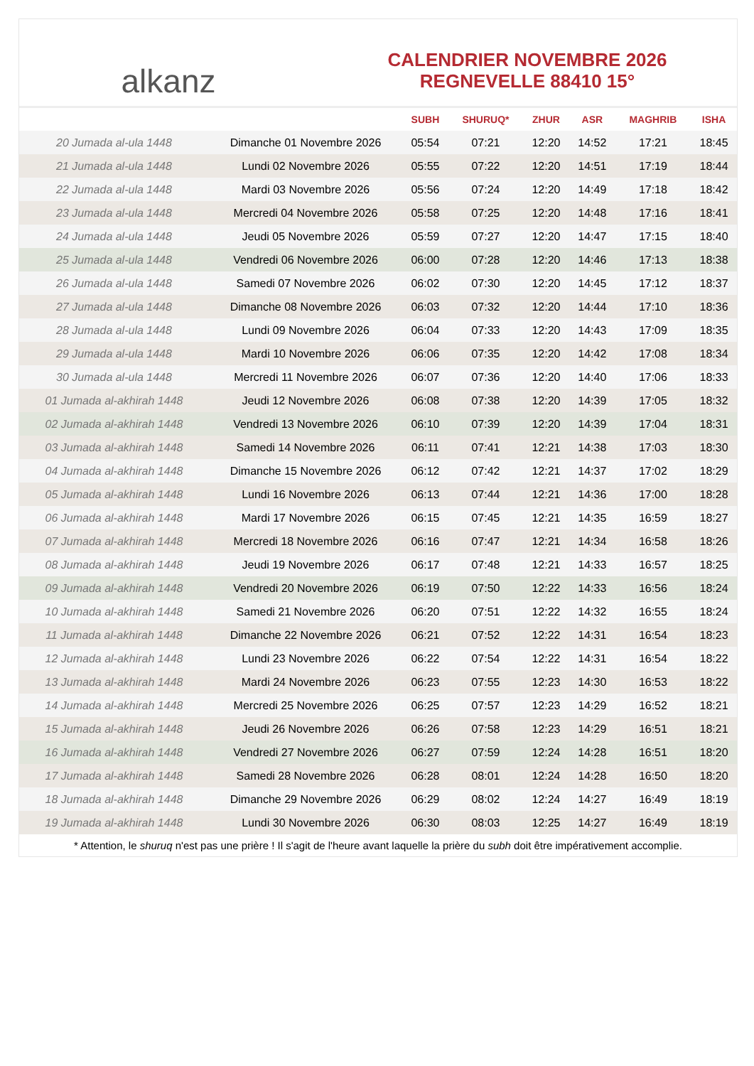alkanz
CALENDRIER NOVEMBRE 2026
REGNEVELLE 88410 15°
| | | SUBH | SHURUQ* | ZHUR | ASR | MAGHRIB | ISHA |
| --- | --- | --- | --- | --- | --- | --- | --- |
| 20 Jumada al-ula 1448 | Dimanche 01 Novembre 2026 | 05:54 | 07:21 | 12:20 | 14:52 | 17:21 | 18:45 |
| 21 Jumada al-ula 1448 | Lundi 02 Novembre 2026 | 05:55 | 07:22 | 12:20 | 14:51 | 17:19 | 18:44 |
| 22 Jumada al-ula 1448 | Mardi 03 Novembre 2026 | 05:56 | 07:24 | 12:20 | 14:49 | 17:18 | 18:42 |
| 23 Jumada al-ula 1448 | Mercredi 04 Novembre 2026 | 05:58 | 07:25 | 12:20 | 14:48 | 17:16 | 18:41 |
| 24 Jumada al-ula 1448 | Jeudi 05 Novembre 2026 | 05:59 | 07:27 | 12:20 | 14:47 | 17:15 | 18:40 |
| 25 Jumada al-ula 1448 | Vendredi 06 Novembre 2026 | 06:00 | 07:28 | 12:20 | 14:46 | 17:13 | 18:38 |
| 26 Jumada al-ula 1448 | Samedi 07 Novembre 2026 | 06:02 | 07:30 | 12:20 | 14:45 | 17:12 | 18:37 |
| 27 Jumada al-ula 1448 | Dimanche 08 Novembre 2026 | 06:03 | 07:32 | 12:20 | 14:44 | 17:10 | 18:36 |
| 28 Jumada al-ula 1448 | Lundi 09 Novembre 2026 | 06:04 | 07:33 | 12:20 | 14:43 | 17:09 | 18:35 |
| 29 Jumada al-ula 1448 | Mardi 10 Novembre 2026 | 06:06 | 07:35 | 12:20 | 14:42 | 17:08 | 18:34 |
| 30 Jumada al-ula 1448 | Mercredi 11 Novembre 2026 | 06:07 | 07:36 | 12:20 | 14:40 | 17:06 | 18:33 |
| 01 Jumada al-akhirah 1448 | Jeudi 12 Novembre 2026 | 06:08 | 07:38 | 12:20 | 14:39 | 17:05 | 18:32 |
| 02 Jumada al-akhirah 1448 | Vendredi 13 Novembre 2026 | 06:10 | 07:39 | 12:20 | 14:39 | 17:04 | 18:31 |
| 03 Jumada al-akhirah 1448 | Samedi 14 Novembre 2026 | 06:11 | 07:41 | 12:21 | 14:38 | 17:03 | 18:30 |
| 04 Jumada al-akhirah 1448 | Dimanche 15 Novembre 2026 | 06:12 | 07:42 | 12:21 | 14:37 | 17:02 | 18:29 |
| 05 Jumada al-akhirah 1448 | Lundi 16 Novembre 2026 | 06:13 | 07:44 | 12:21 | 14:36 | 17:00 | 18:28 |
| 06 Jumada al-akhirah 1448 | Mardi 17 Novembre 2026 | 06:15 | 07:45 | 12:21 | 14:35 | 16:59 | 18:27 |
| 07 Jumada al-akhirah 1448 | Mercredi 18 Novembre 2026 | 06:16 | 07:47 | 12:21 | 14:34 | 16:58 | 18:26 |
| 08 Jumada al-akhirah 1448 | Jeudi 19 Novembre 2026 | 06:17 | 07:48 | 12:21 | 14:33 | 16:57 | 18:25 |
| 09 Jumada al-akhirah 1448 | Vendredi 20 Novembre 2026 | 06:19 | 07:50 | 12:22 | 14:33 | 16:56 | 18:24 |
| 10 Jumada al-akhirah 1448 | Samedi 21 Novembre 2026 | 06:20 | 07:51 | 12:22 | 14:32 | 16:55 | 18:24 |
| 11 Jumada al-akhirah 1448 | Dimanche 22 Novembre 2026 | 06:21 | 07:52 | 12:22 | 14:31 | 16:54 | 18:23 |
| 12 Jumada al-akhirah 1448 | Lundi 23 Novembre 2026 | 06:22 | 07:54 | 12:22 | 14:31 | 16:54 | 18:22 |
| 13 Jumada al-akhirah 1448 | Mardi 24 Novembre 2026 | 06:23 | 07:55 | 12:23 | 14:30 | 16:53 | 18:22 |
| 14 Jumada al-akhirah 1448 | Mercredi 25 Novembre 2026 | 06:25 | 07:57 | 12:23 | 14:29 | 16:52 | 18:21 |
| 15 Jumada al-akhirah 1448 | Jeudi 26 Novembre 2026 | 06:26 | 07:58 | 12:23 | 14:29 | 16:51 | 18:21 |
| 16 Jumada al-akhirah 1448 | Vendredi 27 Novembre 2026 | 06:27 | 07:59 | 12:24 | 14:28 | 16:51 | 18:20 |
| 17 Jumada al-akhirah 1448 | Samedi 28 Novembre 2026 | 06:28 | 08:01 | 12:24 | 14:28 | 16:50 | 18:20 |
| 18 Jumada al-akhirah 1448 | Dimanche 29 Novembre 2026 | 06:29 | 08:02 | 12:24 | 14:27 | 16:49 | 18:19 |
| 19 Jumada al-akhirah 1448 | Lundi 30 Novembre 2026 | 06:30 | 08:03 | 12:25 | 14:27 | 16:49 | 18:19 |
* Attention, le shuruq n'est pas une prière ! Il s'agit de l'heure avant laquelle la prière du subh doit être impérativement accomplie.